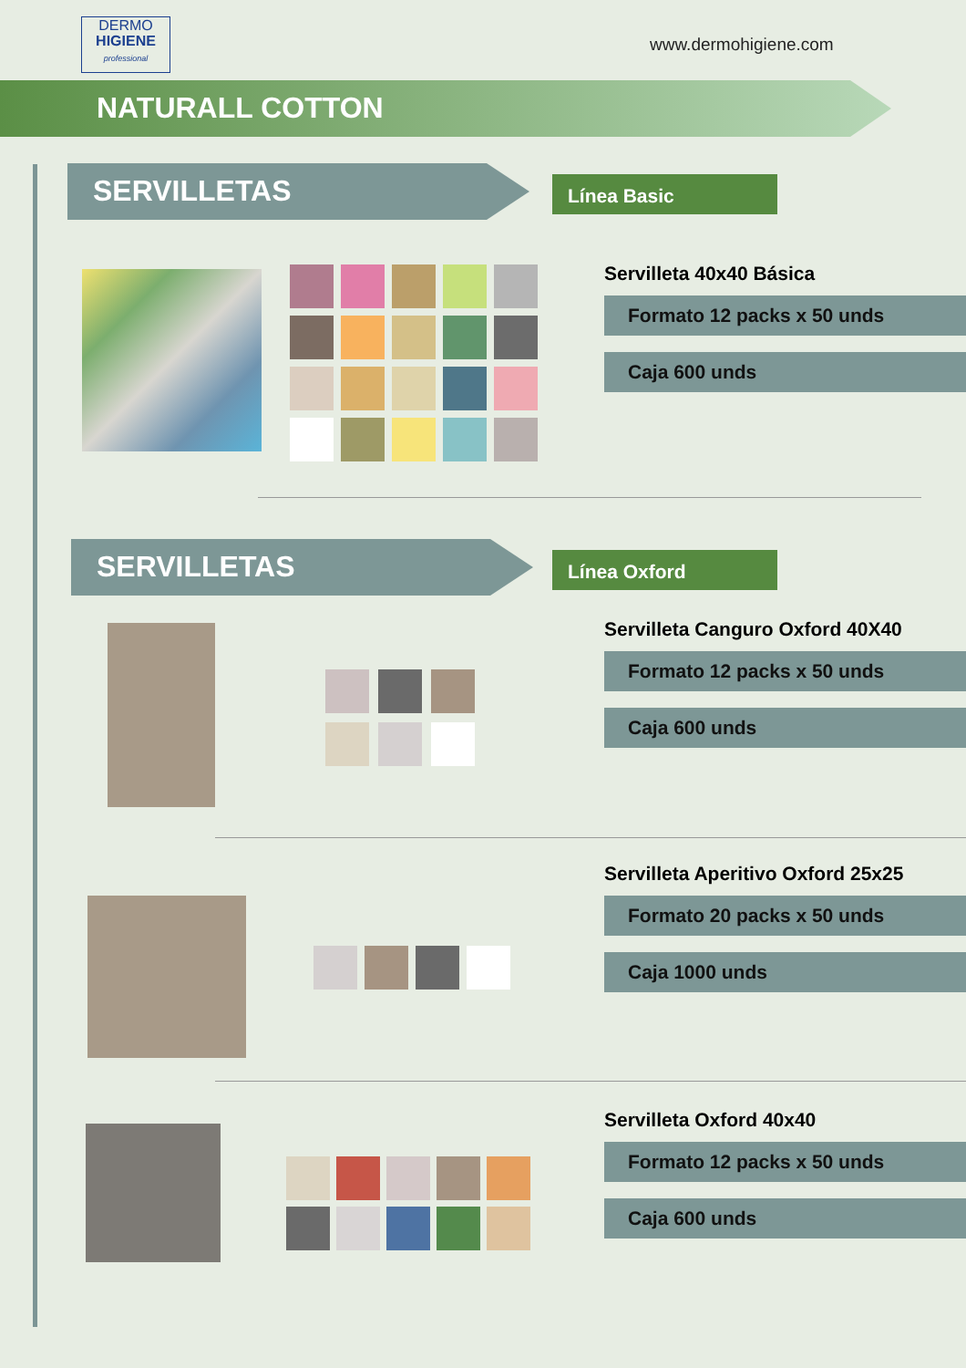DERMO
HIGIENE
professional
www.dermohigiene.com
NATURALL COTTON
SERVILLETAS Línea Basic
Servilleta 40x40 Básica
Formato 12 packs x 50 unds
Caja 600 unds
SERVILLETAS Línea Oxford
Servilleta Canguro Oxford 40X40
Formato 12 packs x 50 unds
Caja 600 unds
Servilleta Aperitivo Oxford 25x25
Formato 20 packs x 50 unds
Caja 1000 unds
Servilleta Oxford 40x40
Formato 12 packs x 50 unds
Caja 600 unds